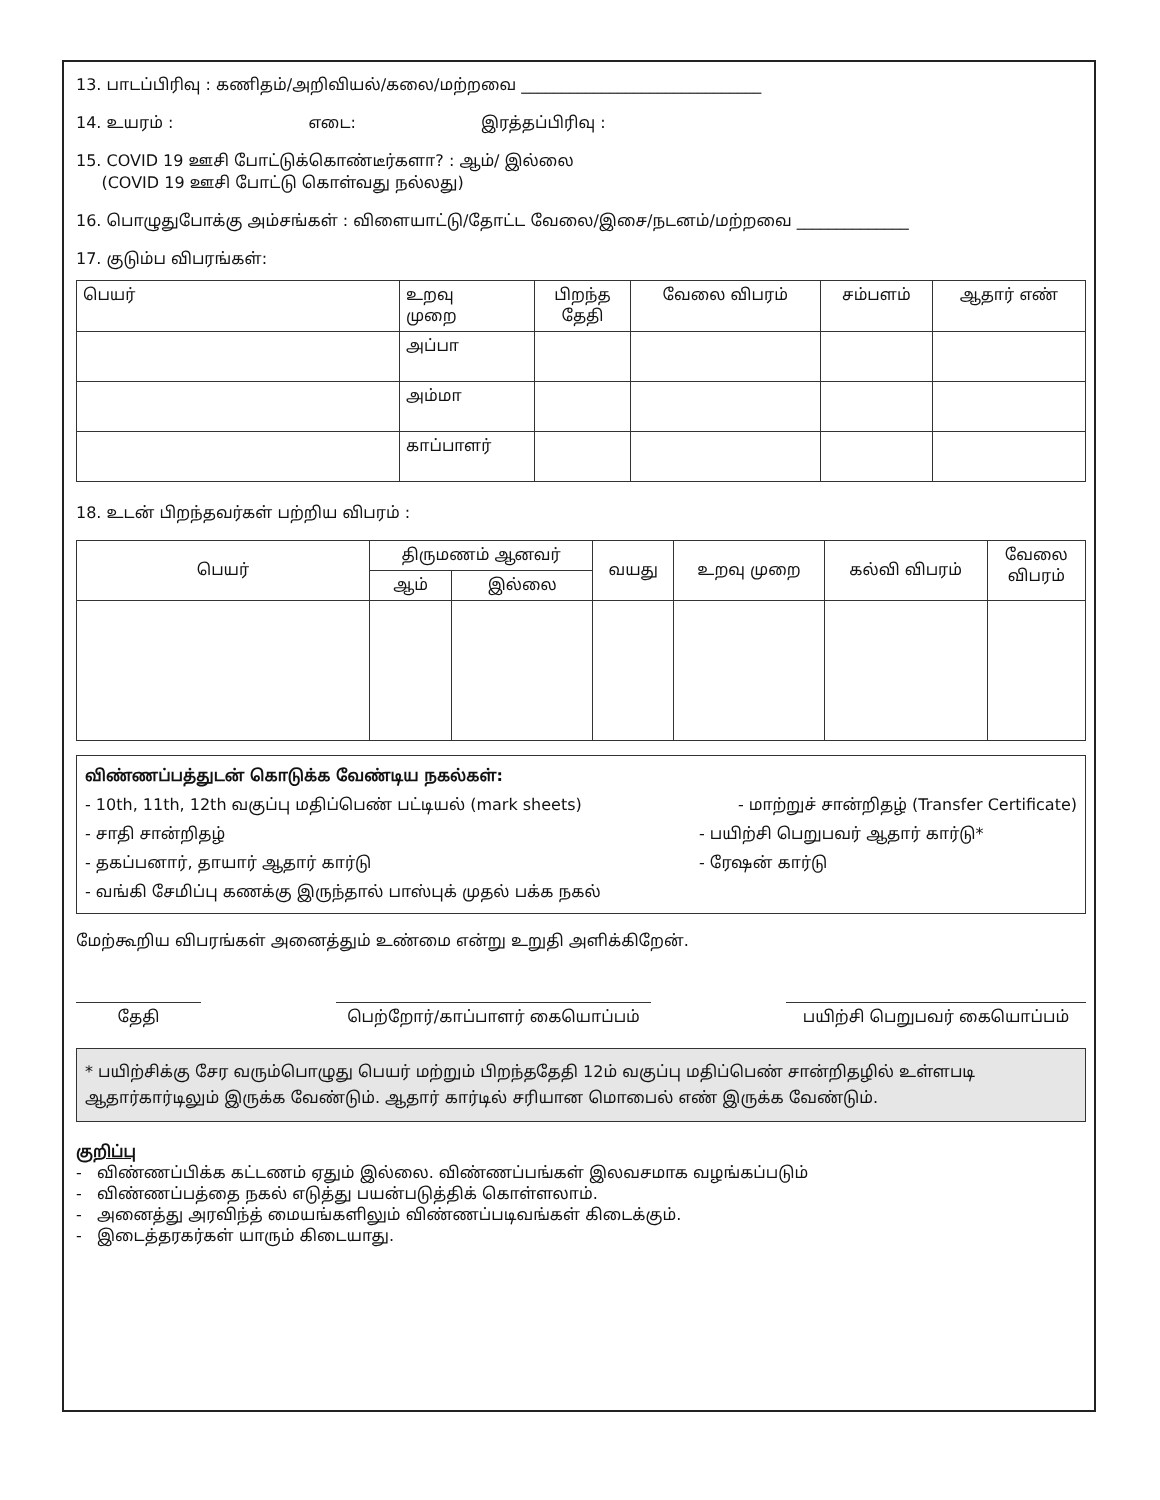13. பாடப்பிரிவு : கணிதம்/அறிவியல்/கலை/மற்றவை ______________________________
14. உயரம் : எடை: இரத்தப்பிரிவு :
15. COVID 19 ஊசி போட்டுக்கொண்டீர்களா? : ஆம்/ இல்லை
(COVID 19 ஊசி போட்டு கொள்வது நல்லது)
16. பொழுதுபோக்கு அம்சங்கள் : விளையாட்டு/தோட்ட வேலை/இசை/நடனம்/மற்றவை ______________
17. குடும்ப விபரங்கள்:
| பெயர் | உறவு முறை | பிறந்த தேதி | வேலை விபரம் | சம்பளம் | ஆதார் எண் |
| --- | --- | --- | --- | --- | --- |
| | அப்பா | | | | |
| | அம்மா | | | | |
| | காப்பாளர் | | | | |
18. உடன் பிறந்தவர்கள் பற்றிய விபரம் :
| பெயர் | திருமணம் ஆனவர் | | வயது | உறவு முறை | கல்வி விபரம் | வேலை விபரம் |
| --- | --- | --- | --- | --- | --- | --- |
| | ஆம் | இல்லை | | | | |
விண்ணப்பத்துடன் கொடுக்க வேண்டிய நகல்கள்:
- 10th, 11th, 12th வகுப்பு மதிப்பெண் பட்டியல் (mark sheets) - மாற்றுச் சான்றிதழ் (Transfer Certificate)
- சாதி சான்றிதழ் - பயிற்சி பெறுபவர் ஆதார் கார்டு*
- தகப்பனார், தாயார் ஆதார் கார்டு - ரேஷன் கார்டு
- வங்கி சேமிப்பு கணக்கு இருந்தால் பாஸ்புக் முதல் பக்க நகல்
மேற்கூறிய விபரங்கள் அனைத்தும் உண்மை என்று உறுதி அளிக்கிறேன்.
தேதி பெற்றோர்/காப்பாளர் கையொப்பம் பயிற்சி பெறுபவர் கையொப்பம்
* பயிற்சிக்கு சேர வரும்பொழுது பெயர் மற்றும் பிறந்ததேதி 12ம் வகுப்பு மதிப்பெண் சான்றிதழில் உள்ளபடி ஆதார்கார்டிலும் இருக்க வேண்டும். ஆதார் கார்டில் சரியான மொபைல் எண் இருக்க வேண்டும்.
குறிப்பு
- விண்ணப்பிக்க கட்டணம் ஏதும் இல்லை. விண்ணப்பங்கள் இலவசமாக வழங்கப்படும்
- விண்ணப்பத்தை நகல் எடுத்து பயன்படுத்திக் கொள்ளலாம்.
- அனைத்து அரவிந்த் மையங்களிலும் விண்ணப்படிவங்கள் கிடைக்கும்.
- இடைத்தரகர்கள் யாரும் கிடையாது.